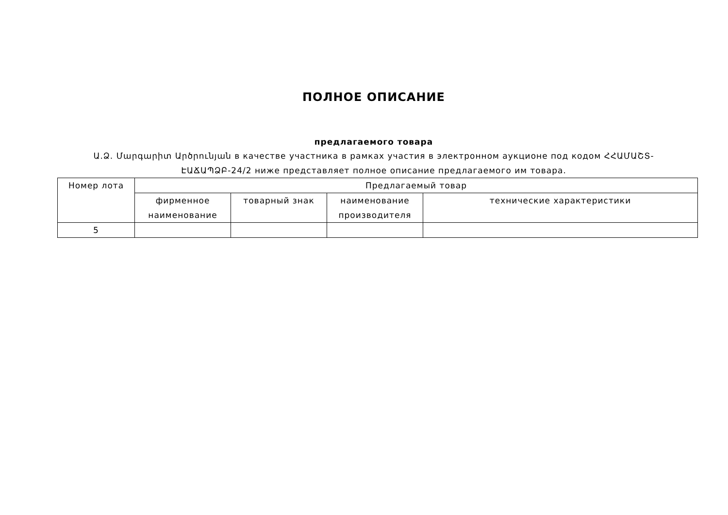ПОЛНОЕ ОПИСАНИЕ
предлагаемого товара
Ա.Ձ. Մարգարիտ Արծրունյան в качестве участника в рамках участия в электронном аукционе под кодом ՀՀԱՄԱՇՏ-ԷԱՃԱՊՁԲ-24/2 ниже представляет полное описание предлагаемого им товара.
| Номер лота | Предлагаемый товар | | | |
| --- | --- | --- | --- | --- |
| | фирменное наименование | товарный знак | наименование производителя | технические характеристики |
| 5 | | | | |